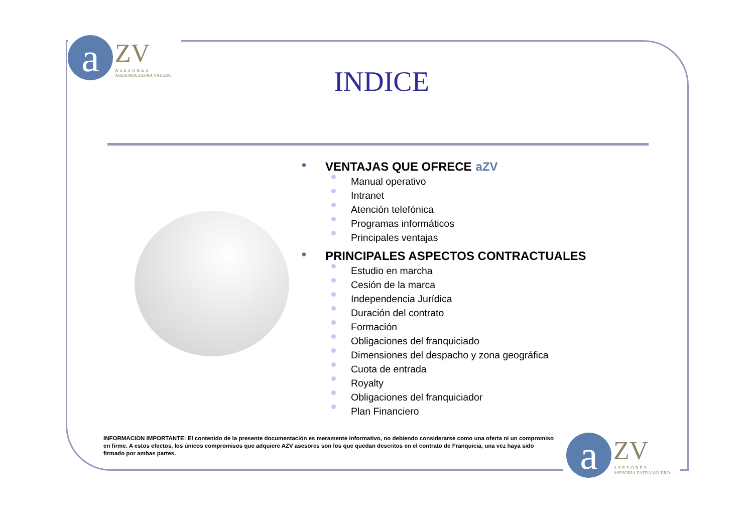a
ZV
ASESORES
ASESORIA ZAFRA VALERO
INDICE
● VENTAJAS QUE OFRECE aZV
Manual operativo
Intranet
Atención telefónica
Programas informáticos
Principales ventajas
● PRINCIPALES ASPECTOS CONTRACTUALES
Estudio en marcha
Cesión de la marca
Independencia Jurídica
Duración del contrato
Formación
Obligaciones del franquiciado
Dimensiones del despacho y zona geográfica
Cuota de entrada
Royalty
Obligaciones del franquiciador
Plan Financiero
INFORMACION IMPORTANTE: El contenido de la presente documentación es meramente informativo, no debiendo considerarse como una oferta ni un compromiso en firme. A estos efectos, los únicos compromisos que adquiere AZV asesores son los que quedan descritos en el contrato de Franquicia, una vez haya sido firmado por ambas partes.
a
ZV
ASESORES
ASESORIA ZAFRA VALERO